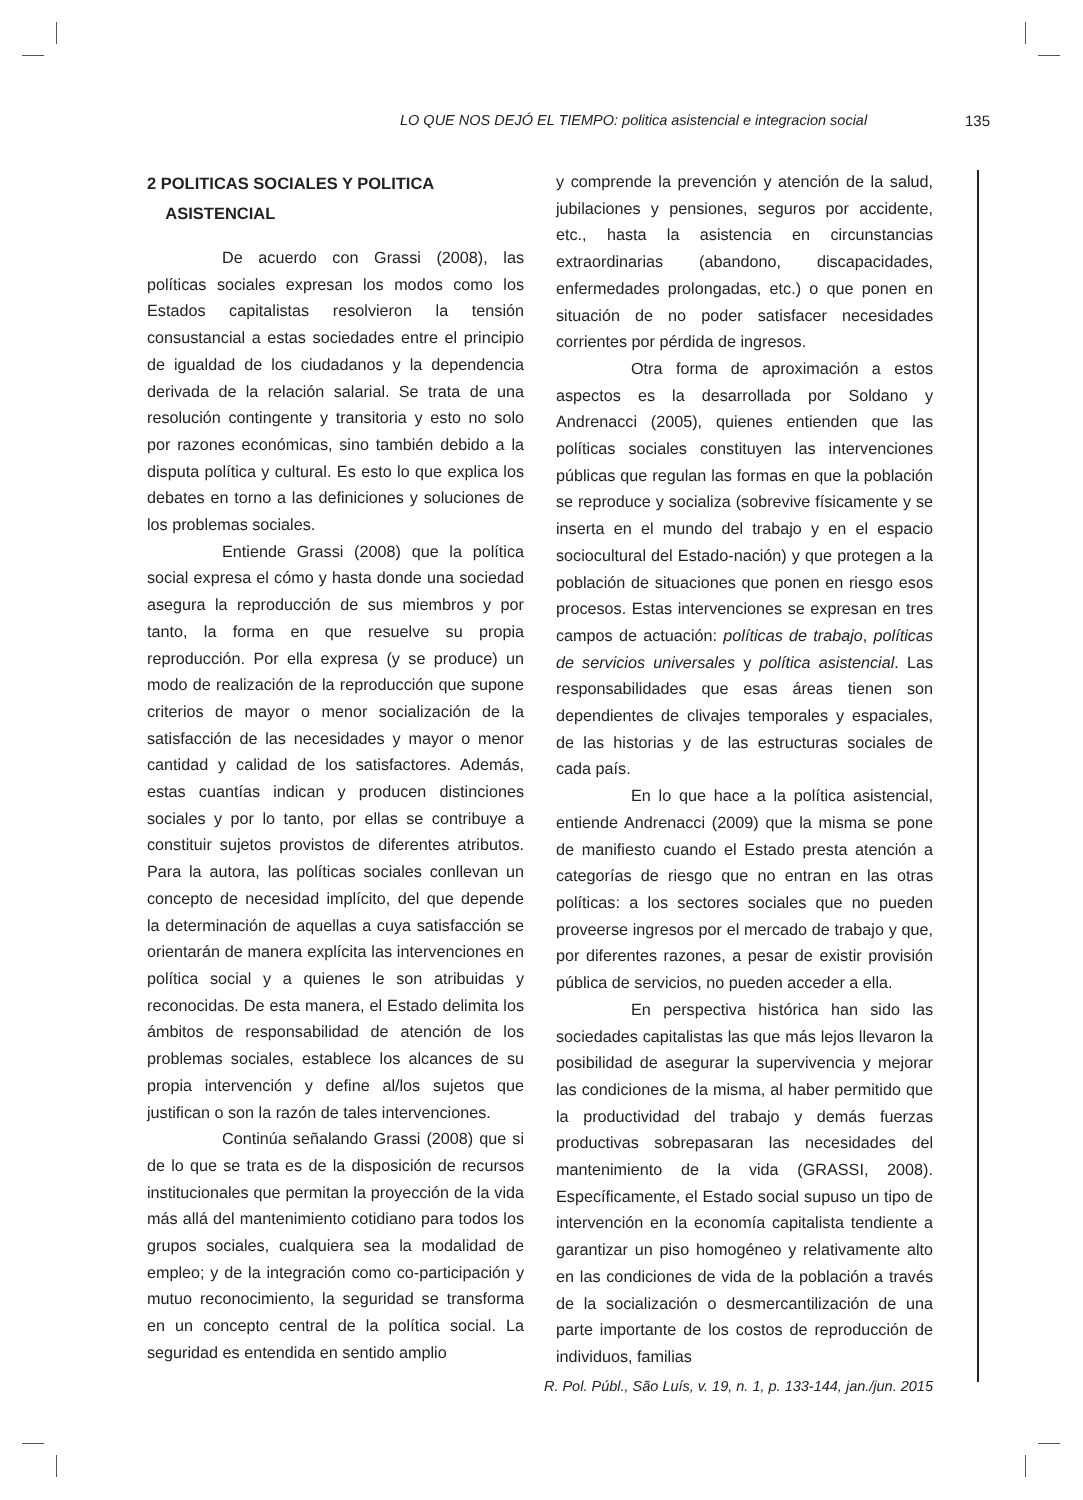LO QUE NOS DEJÓ EL TIEMPO: politica asistencial e integracion social 135
2 POLITICAS SOCIALES Y POLITICA
ASISTENCIAL
De acuerdo con Grassi (2008), las políticas sociales expresan los modos como los Estados capitalistas resolvieron la tensión consustancial a estas sociedades entre el principio de igualdad de los ciudadanos y la dependencia derivada de la relación salarial. Se trata de una resolución contingente y transitoria y esto no solo por razones económicas, sino también debido a la disputa política y cultural. Es esto lo que explica los debates en torno a las definiciones y soluciones de los problemas sociales.
Entiende Grassi (2008) que la política social expresa el cómo y hasta donde una sociedad asegura la reproducción de sus miembros y por tanto, la forma en que resuelve su propia reproducción. Por ella expresa (y se produce) un modo de realización de la reproducción que supone criterios de mayor o menor socialización de la satisfacción de las necesidades y mayor o menor cantidad y calidad de los satisfactores. Además, estas cuantías indican y producen distinciones sociales y por lo tanto, por ellas se contribuye a constituir sujetos provistos de diferentes atributos. Para la autora, las políticas sociales conllevan un concepto de necesidad implícito, del que depende la determinación de aquellas a cuya satisfacción se orientarán de manera explícita las intervenciones en política social y a quienes le son atribuidas y reconocidas. De esta manera, el Estado delimita los ámbitos de responsabilidad de atención de los problemas sociales, establece los alcances de su propia intervención y define al/los sujetos que justifican o son la razón de tales intervenciones.
Continúa señalando Grassi (2008) que si de lo que se trata es de la disposición de recursos institucionales que permitan la proyección de la vida más allá del mantenimiento cotidiano para todos los grupos sociales, cualquiera sea la modalidad de empleo; y de la integración como co-participación y mutuo reconocimiento, la seguridad se transforma en un concepto central de la política social. La seguridad es entendida en sentido amplio
y comprende la prevención y atención de la salud, jubilaciones y pensiones, seguros por accidente, etc., hasta la asistencia en circunstancias extraordinarias (abandono, discapacidades, enfermedades prolongadas, etc.) o que ponen en situación de no poder satisfacer necesidades corrientes por pérdida de ingresos.
Otra forma de aproximación a estos aspectos es la desarrollada por Soldano y Andrenacci (2005), quienes entienden que las políticas sociales constituyen las intervenciones públicas que regulan las formas en que la población se reproduce y socializa (sobrevive físicamente y se inserta en el mundo del trabajo y en el espacio sociocultural del Estado-nación) y que protegen a la población de situaciones que ponen en riesgo esos procesos. Estas intervenciones se expresan en tres campos de actuación: políticas de trabajo, políticas de servicios universales y política asistencial. Las responsabilidades que esas áreas tienen son dependientes de clivajes temporales y espaciales, de las historias y de las estructuras sociales de cada país.
En lo que hace a la política asistencial, entiende Andrenacci (2009) que la misma se pone de manifiesto cuando el Estado presta atención a categorías de riesgo que no entran en las otras políticas: a los sectores sociales que no pueden proveerse ingresos por el mercado de trabajo y que, por diferentes razones, a pesar de existir provisión pública de servicios, no pueden acceder a ella.
En perspectiva histórica han sido las sociedades capitalistas las que más lejos llevaron la posibilidad de asegurar la supervivencia y mejorar las condiciones de la misma, al haber permitido que la productividad del trabajo y demás fuerzas productivas sobrepasaran las necesidades del mantenimiento de la vida (GRASSI, 2008). Específicamente, el Estado social supuso un tipo de intervención en la economía capitalista tendiente a garantizar un piso homogéneo y relativamente alto en las condiciones de vida de la población a través de la socialización o desmercantilización de una parte importante de los costos de reproducción de individuos, familias
R. Pol. Públ., São Luís, v. 19, n. 1, p. 133-144, jan./jun. 2015